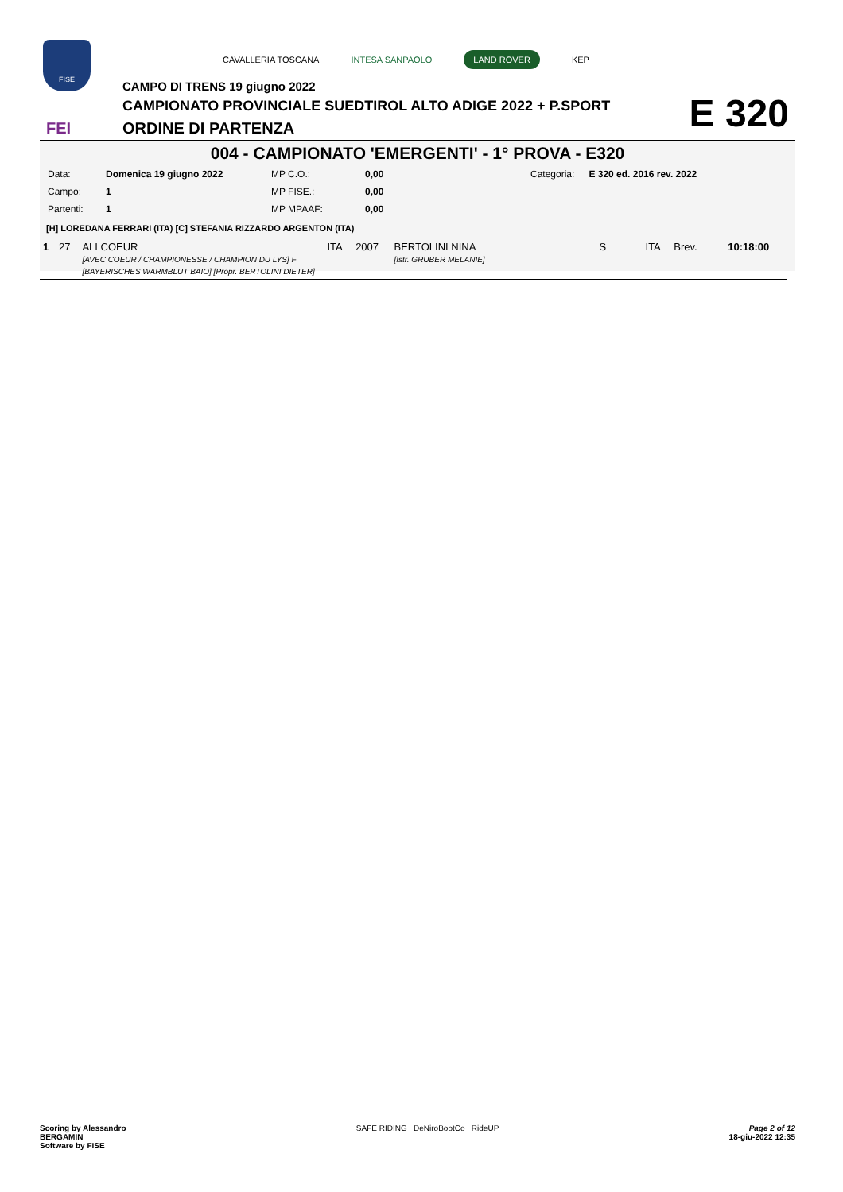FISE
FEI
CAVALLERIA TOSCANA INTESA SANPAOLO LAND ROVER KEP
CAMPO DI TRENS 19 giugno 2022
CAMPIONATO PROVINCIALE SUEDTIROL ALTO ADIGE 2022 + P.SPORT
ORDINE DI PARTENZA
E 320
004 - CAMPIONATO 'EMERGENTI' - 1° PROVA - E320
| Data: | Domenica 19 giugno 2022 | MP C.O.: | 0,00 | Categoria: | E 320 ed. 2016 rev. 2022 |
| Campo: | 1 | MP FISE.: | 0,00 | | |
| Partenti: | 1 | MP MPAAF: | 0,00 | | |
[H] LOREDANA FERRARI (ITA) [C] STEFANIA RIZZARDO ARGENTON (ITA)
| 1 | 27 | ALI COEUR [AVEC COEUR / CHAMPIONESSE / CHAMPION DU LYS] F [BAYERISCHES WARMBLUT BAIO] [Propr. BERTOLINI DIETER] | ITA | 2007 | BERTOLINI NINA [Istr. GRUBER MELANIE] | S | ITA | Brev. | 10:18:00 |
Scoring by Alessandro
BERGAMIN
Software by FISE
SAFE RIDING DeNiroBootCo RideUP
Page 2 of 12
18-giu-2022 12:35